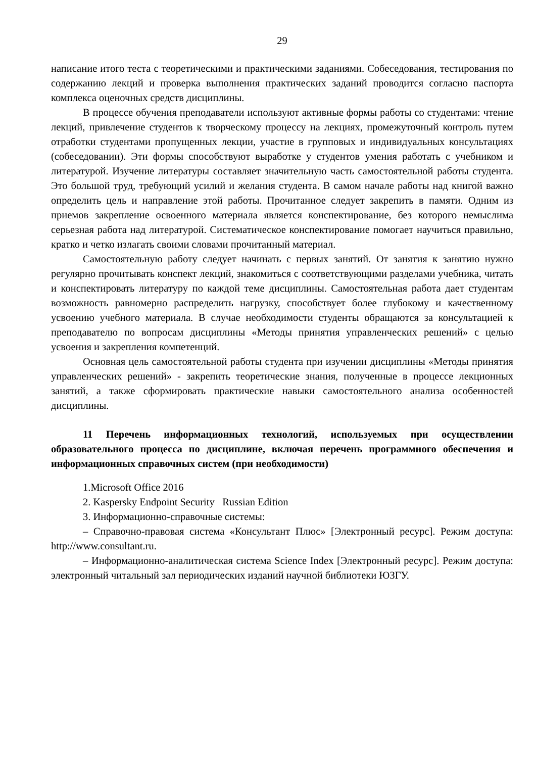29
написание итого теста с теоретическими и практическими заданиями. Собеседования, тестирования по содержанию лекций и проверка выполнения практических заданий проводится согласно паспорта комплекса оценочных средств дисциплины.
В процессе обучения преподаватели используют активные формы работы со студентами: чтение лекций, привлечение студентов к творческому процессу на лекциях, промежуточный контроль путем отработки студентами пропущенных лекции, участие в групповых и индивидуальных консультациях (собеседовании). Эти формы способствуют выработке у студентов умения работать с учебником и литературой. Изучение литературы составляет значительную часть самостоятельной работы студента. Это большой труд, требующий усилий и желания студента. В самом начале работы над книгой важно определить цель и направление этой работы. Прочитанное следует закрепить в памяти. Одним из приемов закрепление освоенного материала является конспектирование, без которого немыслима серьезная работа над литературой. Систематическое конспектирование помогает научиться правильно, кратко и четко излагать своими словами прочитанный материал.
Самостоятельную работу следует начинать с первых занятий. От занятия к занятию нужно регулярно прочитывать конспект лекций, знакомиться с соответствующими разделами учебника, читать и конспектировать литературу по каждой теме дисциплины. Самостоятельная работа дает студентам возможность равномерно распределить нагрузку, способствует более глубокому и качественному усвоению учебного материала. В случае необходимости студенты обращаются за консультацией к преподавателю по вопросам дисциплины «Методы принятия управленческих решений» с целью усвоения и закрепления компетенций.
Основная цель самостоятельной работы студента при изучении дисциплины «Методы принятия управленческих решений» - закрепить теоретические знания, полученные в процессе лекционных занятий, а также сформировать практические навыки самостоятельного анализа особенностей дисциплины.
11 Перечень информационных технологий, используемых при осуществлении образовательного процесса по дисциплине, включая перечень программного обеспечения и информационных справочных систем (при необходимости)
1.Microsoft Office 2016
2. Kaspersky Endpoint Security Russian Edition
3. Информационно-справочные системы:
– Справочно-правовая система «Консультант Плюс» [Электронный ресурс]. Режим доступа: http://www.consultant.ru.
– Информационно-аналитическая система Science Index [Электронный ресурс]. Режим доступа: электронный читальный зал периодических изданий научной библиотеки ЮЗГУ.